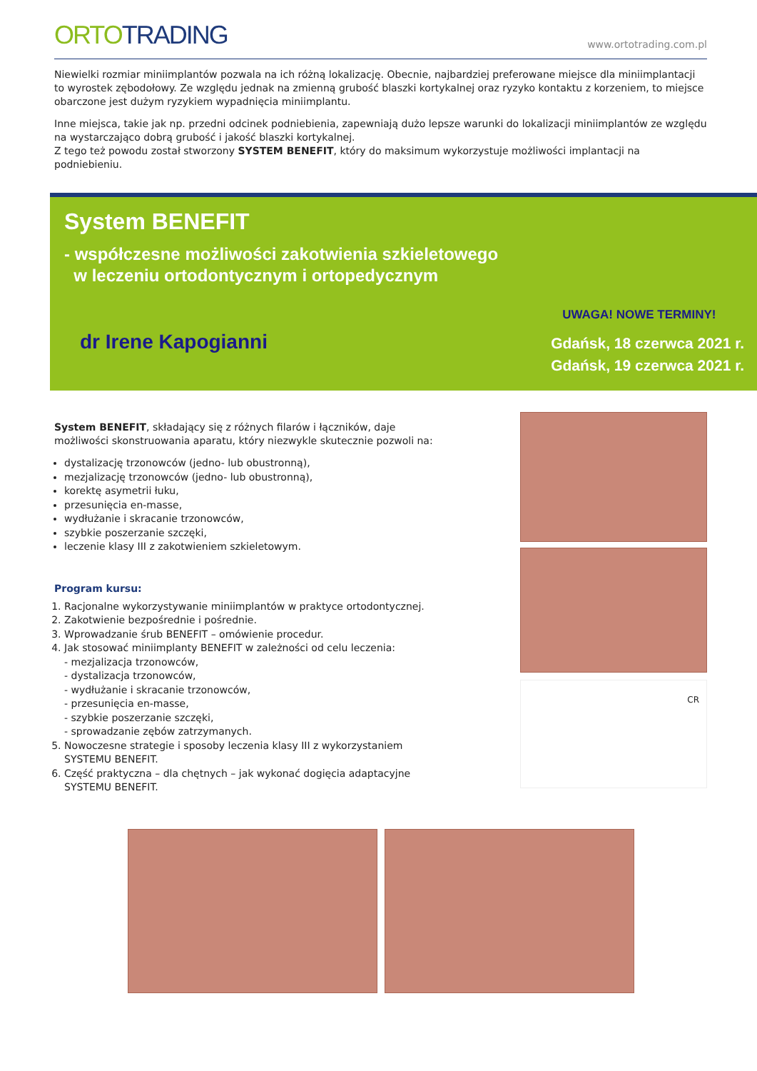ORTO TRADING
www.ortotrading.com.pl
Niewielki rozmiar miniimplantów pozwala na ich różną lokalizację. Obecnie, najbardziej preferowane miejsce dla miniimplantacji to wyrostek zębodołowy. Ze względu jednak na zmienną grubość blaszki kortykalnej oraz ryzyko kontaktu z korzeniem, to miejsce obarczone jest dużym ryzykiem wypadnięcia miniimplantu.
Inne miejsca, takie jak np. przedni odcinek podniebienia, zapewniają dużo lepsze warunki do lokalizacji miniimplantów ze względu na wystarczająco dobrą grubość i jakość blaszki kortykalnej.
Z tego też powodu został stworzony SYSTEM BENEFIT, który do maksimum wykorzystuje możliwości implantacji na podniebieniu.
System BENEFIT
- współczesne możliwości zakotwienia szkieletowego
w leczeniu ortodontycznym i ortopedycznym
dr Irene Kapogianni
UWAGA! NOWE TERMINY!
Gdańsk, 18 czerwca 2021 r.
Gdańsk, 19 czerwca 2021 r.
System BENEFIT, składający się z różnych filarów i łączników, daje możliwości skonstruowania aparatu, który niezwykle skutecznie pozwoli na:
dystalizację trzonowców (jedno- lub obustronną),
mezjalizację trzonowców (jedno- lub obustronną),
korektę asymetrii łuku,
przesunięcia en-masse,
wydłużanie i skracanie trzonowców,
szybkie poszerzanie szczęki,
leczenie klasy III z zakotwieniem szkieletowym.
Program kursu:
1. Racjonalne wykorzystywanie miniimplantów w praktyce ortodontycznej.
2. Zakotwienie bezpośrednie i pośrednie.
3. Wprowadzanie śrub BENEFIT – omówienie procedur.
4. Jak stosować miniimplanty BENEFIT w zależności od celu leczenia:
- mezjalizacja trzonowców,
- dystalizacja trzonowców,
- wydłużanie i skracanie trzonowców,
- przesunięcia en-masse,
- szybkie poszerzanie szczęki,
- sprowadzanie zębów zatrzymanych.
5. Nowoczesne strategie i sposoby leczenia klasy III z wykorzystaniem SYSTEMU BENEFIT.
6. Część praktyczna – dla chętnych – jak wykonać dogięcia adaptacyjne SYSTEMU BENEFIT.
CR